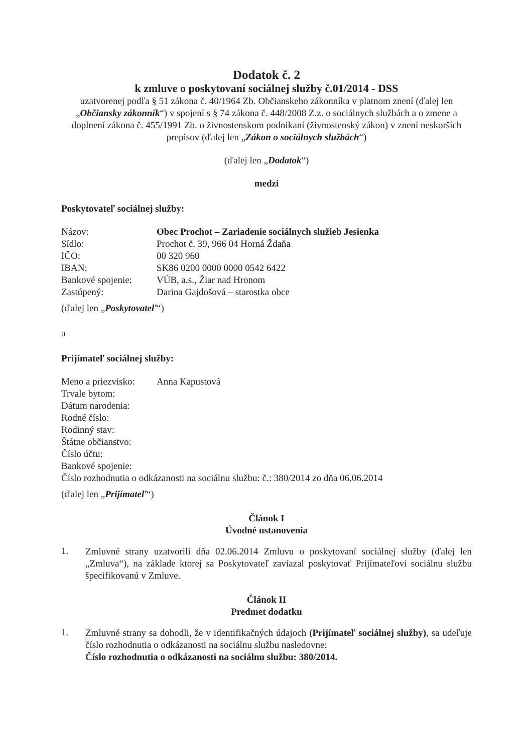Dodatok č. 2
k zmluve o poskytovaní sociálnej služby č.01/2014 - DSS
uzatvorenej podľa § 51 zákona č. 40/1964 Zb. Občianskeho zákonníka v platnom znení (ďalej len „Občiansky zákonník“) v spojení s § 74 zákona č. 448/2008 Z.z. o sociálnych službách a o zmene a doplnení zákona č. 455/1991 Zb. o živnostenskom podnikaní (živnostenský zákon) v znení neskorších prepisov (ďalej len „Zákon o sociálnych službách“)
(ďalej len „Dodatok“)
medzi
Poskytovateľ sociálnej služby:
| Názov: | Obec Prochot – Zariadenie sociálnych služieb Jesienka |
| Sídlo: | Prochot č. 39, 966 04 Horná Ždaňa |
| IČO: | 00 320 960 |
| IBAN: | SK86 0200 0000 0000 0542 6422 |
| Bankové spojenie: | VÚB, a.s., Žiar nad Hronom |
| Zastúpený: | Darina Gajdošová – starostka obce |
(ďalej len „Poskytovateľ“)
a
Prijímateľ sociálnej služby:
| Meno a priezvisko: | Anna Kapustová |
| Trvale bytom: | |
| Dátum narodenia: | |
| Rodné číslo: | |
| Rodinný stav: | |
| Štátne občianstvo: | |
| Číslo účtu: | |
| Bankové spojenie: | |
| Číslo rozhodnutia o odkázanosti na sociálnu službu: č.: 380/2014 zo dňa 06.06.2014 | |
(ďalej len „Prijímateľ“)
Článok I
Úvodné ustanovenia
1.
Zmluvné strany uzatvorili dňa 02.06.2014 Zmluvu o poskytovaní sociálnej služby (ďalej len „Zmluva“), na základe ktorej sa Poskytovateľ zaviazal poskytovať Prijímateľovi sociálnu službu špecifikovanú v Zmluve.
Článok II
Predmet dodatku
1.
Zmluvné strany sa dohodli, že v identifikačných údajoch (Prijímateľ sociálnej služby), sa udeľuje číslo rozhodnutia o odkázanosti na sociálnu službu nasledovne:
Číslo rozhodnutia o odkázanosti na sociálnu službu: 380/2014.